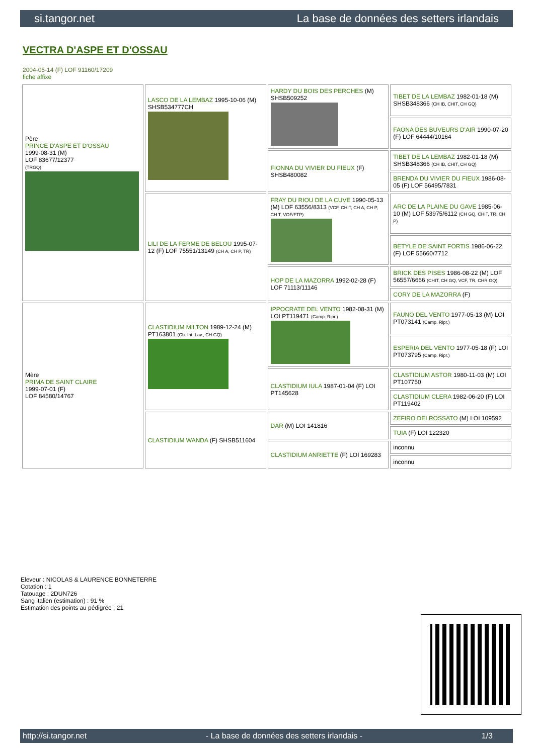si.tangor.net La base de données des setters irlandais
VECTRA D'ASPE ET D'OSSAU
2004-05-14 (F) LOF 91160/17209
fiche affixe
| Père PRINCE D'ASPE ET D'OSSAU 1999-08-31 (M) LOF 83677/12377 (TRGQ) | LASCO DE LA LEMBAZ 1995-10-06 (M) SHSB534777CH | HARDY DU BOIS DES PERCHES (M) SHSB509252 | TIBET DE LA LEMBAZ 1982-01-18 (M) SHSB348366 (CH IB, CHIT, CH GQ) |
| | | | FAONA DES BUVEURS D'AIR 1990-07-20 (F) LOF 64444/10164 |
| | | FIONNA DU VIVIER DU FIEUX (F) SHSB480082 | TIBET DE LA LEMBAZ 1982-01-18 (M) SHSB348366 (CH IB, CHIT, CH GQ) |
| | | | BRENDA DU VIVIER DU FIEUX 1986-08-05 (F) LOF 56495/7831 |
| | LILI DE LA FERME DE BELOU 1995-07-12 (F) LOF 75551/13149 (CH A, CH P, TR) | FRAY DU RIOU DE LA CUVE 1990-05-13 (M) LOF 63556/8313 (VCF, CHIT, CH A, CH P, CH T, VOF/FTP) | ARC DE LA PLAINE DU GAVE 1985-06-10 (M) LOF 53975/6112 (CH GQ, CHIT, TR, CH P) |
| | | | BETYLE DE SAINT FORTIS 1986-06-22 (F) LOF 55660/7712 |
| | | HOP DE LA MAZORRA 1992-02-28 (F) LOF 71113/11146 | BRICK DES PISES 1986-08-22 (M) LOF 56557/6666 (CHIT, CH GQ, VCF, TR, CHR GQ) |
| | | | CORY DE LA MAZORRA (F) |
| Mère PRIMA DE SAINT CLAIRE 1999-07-01 (F) LOF 84580/14767 | CLASTIDIUM MILTON 1989-12-24 (M) PT163801 (Ch. Int. Lav., CH GQ) | IPPOCRATE DEL VENTO 1982-08-31 (M) LOI PT119471 (Camp. Ripr.) | FAUNO DEL VENTO 1977-05-13 (M) LOI PT073141 (Camp. Ripr.) |
| | | | ESPERIA DEL VENTO 1977-05-18 (F) LOI PT073795 (Camp. Ripr.) |
| | | CLASTIDIUM IULA 1987-01-04 (F) LOI PT145628 | CLASTIDIUM ASTOR 1980-11-03 (M) LOI PT107750 |
| | | | CLASTIDIUM CLERA 1982-06-20 (F) LOI PT119402 |
| | CLASTIDIUM WANDA (F) SHSB511604 | DAR (M) LOI 141816 | ZEFIRO DEI ROSSATO (M) LOI 109592 |
| | | | TUIA (F) LOI 122320 |
| | | CLASTIDIUM ANRIETTE (F) LOI 169283 | inconnu |
| | | | inconnu |
Eleveur : NICOLAS & LAURENCE BONNETERRE
Cotation : 1
Tatouage : 2DUN726
Sang italien (estimation) : 91 %
Estimation des points au pédigrée : 21
http://si.tangor.net - La base de données des setters irlandais - 1/3